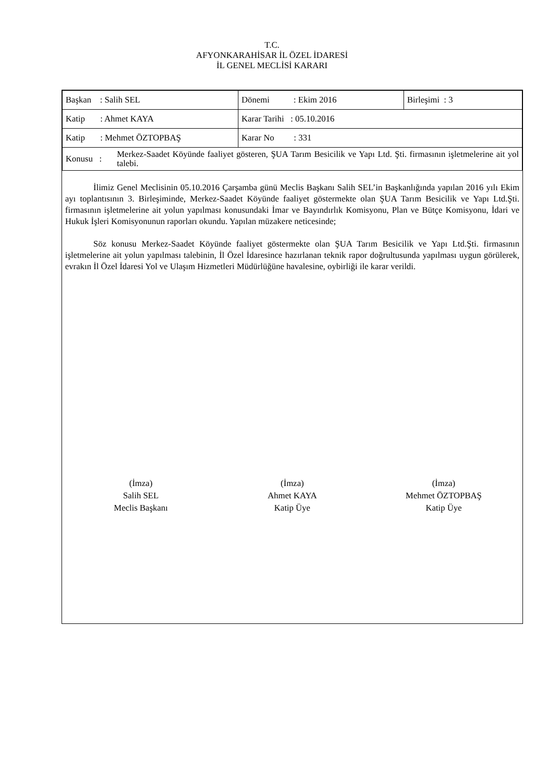T.C.
AFYONKARAHİSAR İL ÖZEL İDARESİ
İL GENEL MECLİSİ KARARI
| Başkan : Salih SEL | Dönemi : Ekim 2016 | Birleşimi : 3 |
| Katip : Ahmet KAYA | Karar Tarihi : 05.10.2016 | |
| Katip : Mehmet ÖZTOPBAŞ | Karar No : 331 | |
| Konusu : Merkez-Saadet Köyünde faaliyet gösteren, ŞUA Tarım Besicilik ve Yapı Ltd. Şti. firmasının işletmelerine ait yol talebi. | | |
İlimiz Genel Meclisinin 05.10.2016 Çarşamba günü Meclis Başkanı Salih SEL’in Başkanlığında yapılan 2016 yılı Ekim ayı toplantısının 3. Birleşiminde, Merkez-Saadet Köyünde faaliyet göstermekte olan ŞUA Tarım Besicilik ve Yapı Ltd.Şti. firmasının işletmelerine ait yolun yapılması konusundaki İmar ve Bayındırlık Komisyonu, Plan ve Bütçe Komisyonu, İdari ve Hukuk İşleri Komisyonunun raporları okundu. Yapılan müzakere neticesinde;
Söz konusu Merkez-Saadet Köyünde faaliyet göstermekte olan ŞUA Tarım Besicilik ve Yapı Ltd.Şti. firmasının işletmelerine ait yolun yapılması talebinin, İl Özel İdaresince hazırlanan teknik rapor doğrultusunda yapılması uygun görülerek, evrakın İl Özel İdaresi Yol ve Ulaşım Hizmetleri Müdürlüğüne havalesine, oybirliği ile karar verildi.
(İmza)
Salih SEL
Meclis Başkanı
(İmza)
Ahmet KAYA
Katip Üye
(İmza)
Mehmet ÖZTOPBAŞ
Katip Üye